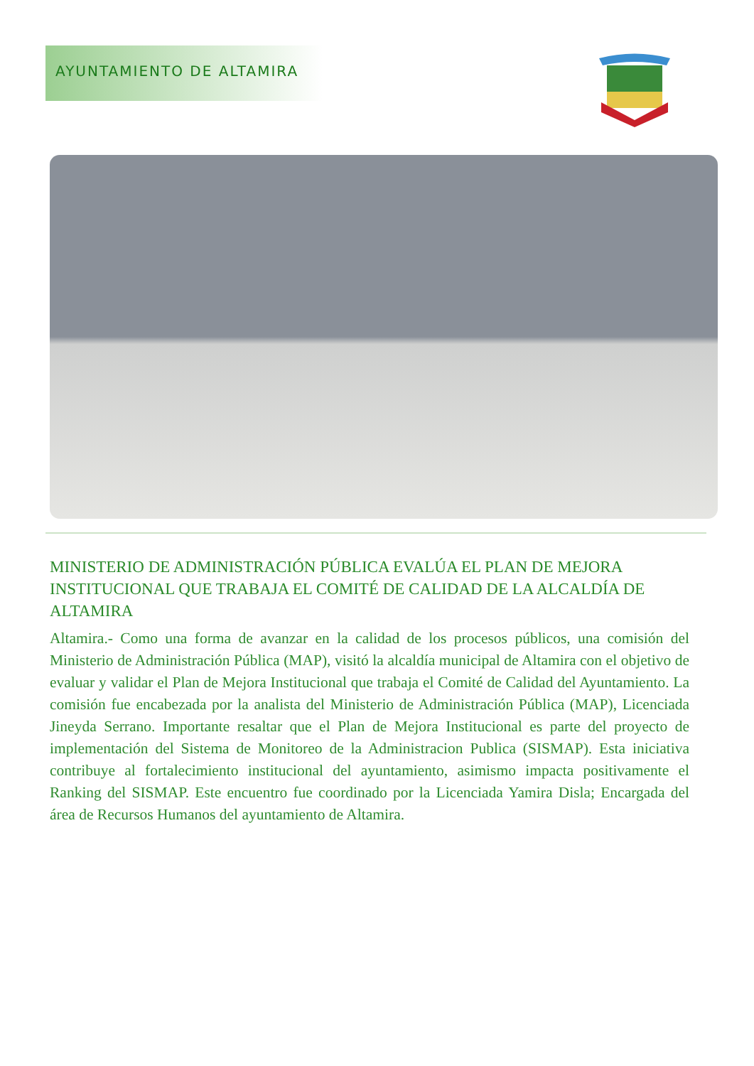AYUNTAMIENTO DE ALTAMIRA
MINISTERIO DE ADMINISTRACIÓN PÚBLICA EVALÚA EL PLAN DE MEJORA INSTITUCIONAL QUE TRABAJA EL COMITÉ DE CALIDAD DE LA ALCALDÍA DE ALTAMIRA
Altamira.- Como una forma de avanzar en la calidad de los procesos públicos, una comisión del Ministerio de Administración Pública (MAP), visitó la alcaldía municipal de Altamira con el objetivo de evaluar y validar el Plan de Mejora Institucional que trabaja el Comité de Calidad del Ayuntamiento. La comisión fue encabezada por la analista del Ministerio de Administración Pública (MAP), Licenciada Jineyda Serrano. Importante resaltar que el Plan de Mejora Institucional es parte del proyecto de implementación del Sistema de Monitoreo de la Administracion Publica (SISMAP). Esta iniciativa contribuye al fortalecimiento institucional del ayuntamiento, asimismo impacta positivamente el Ranking del SISMAP. Este encuentro fue coordinado por la Licenciada Yamira Disla; Encargada del área de Recursos Humanos del ayuntamiento de Altamira.